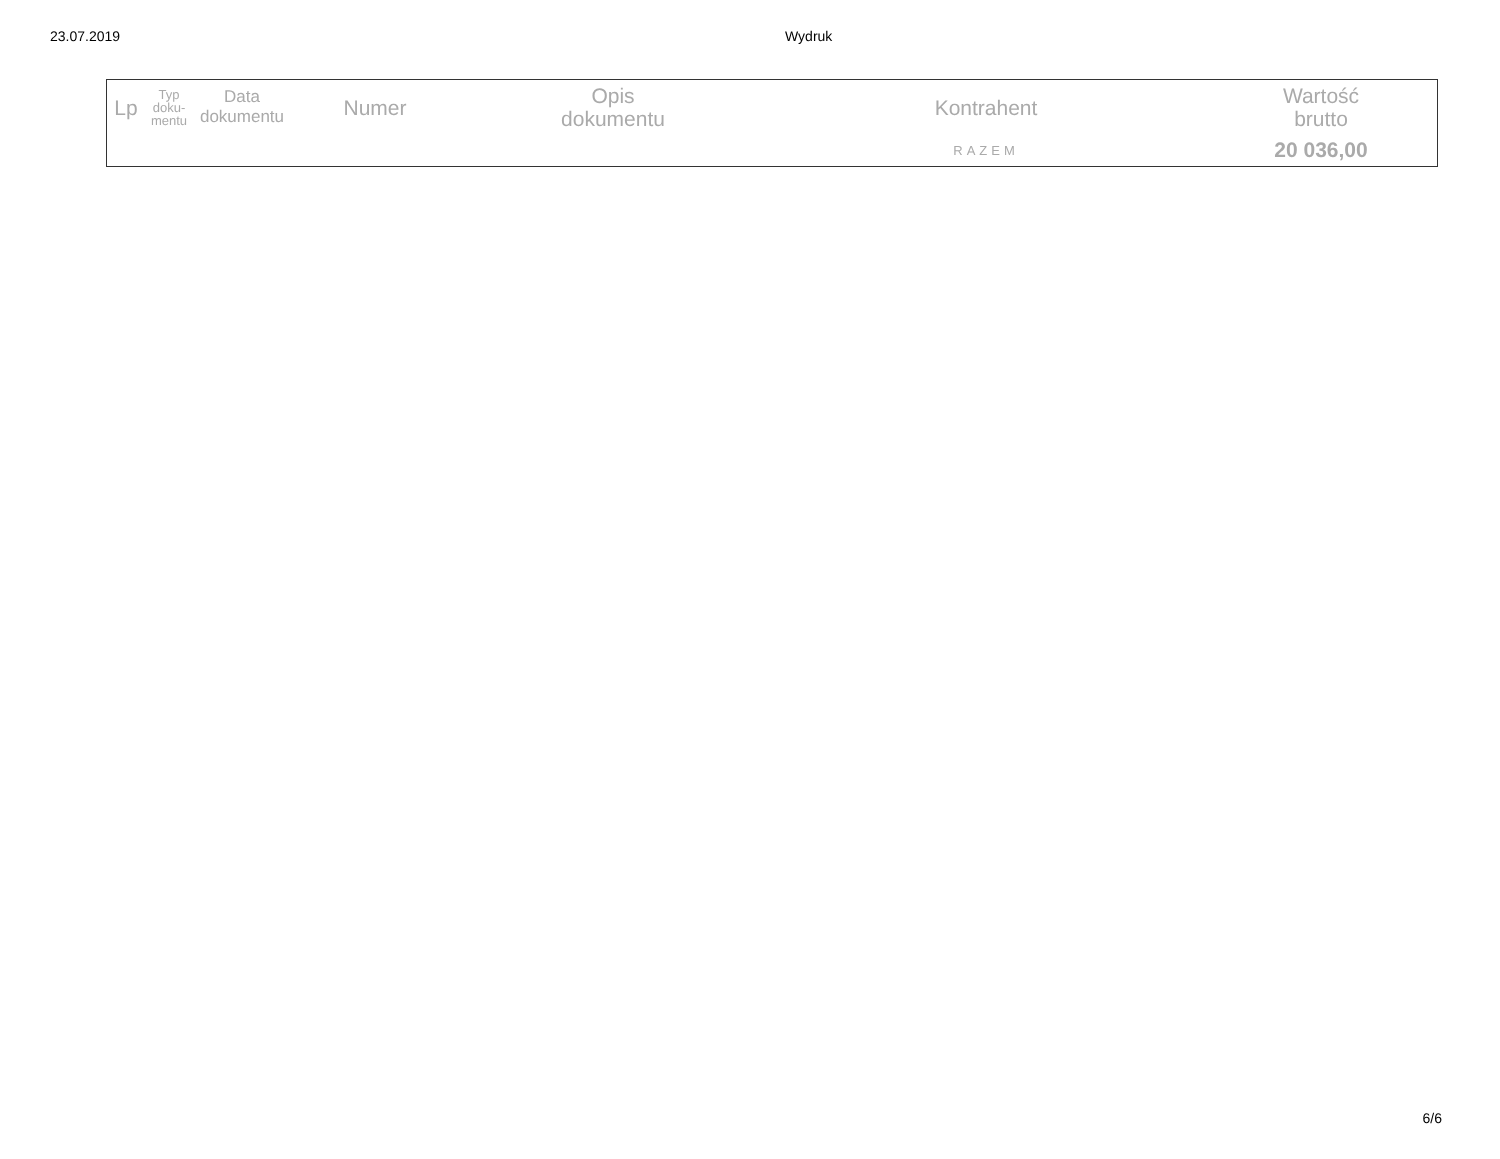23.07.2019 Wydruk
| Lp | Typ doku- mentu | Data dokumentu | Numer | Opis dokumentu | Kontrahent | Wartość brutto |
| --- | --- | --- | --- | --- | --- | --- |
| | | | | | RAZEM | 20 036,00 |
6/6